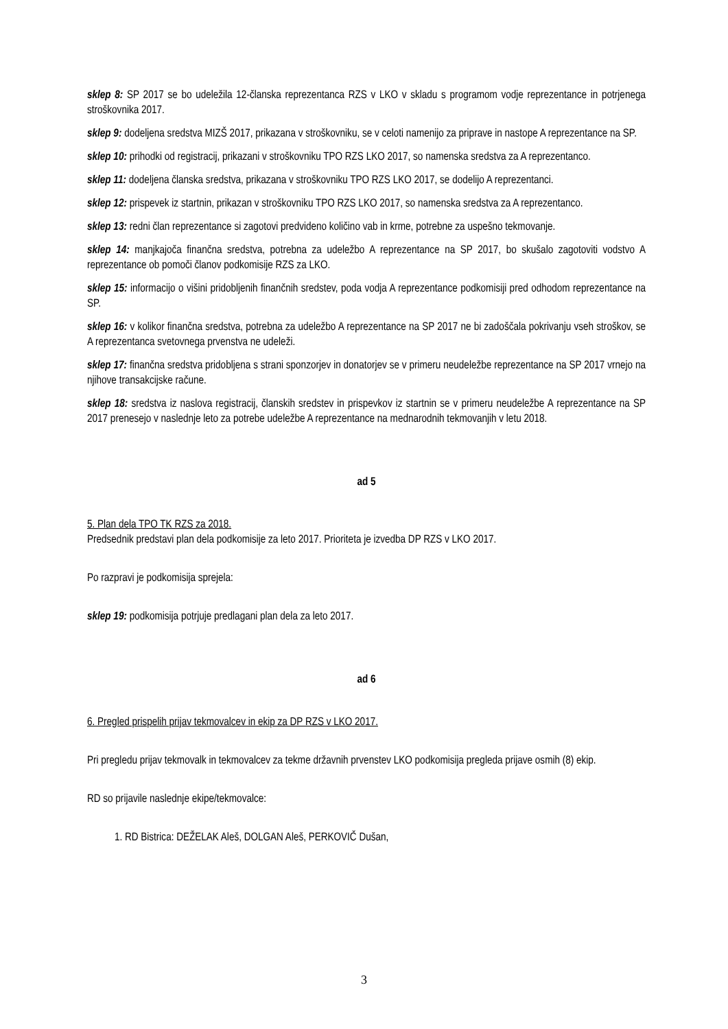sklep 8: SP 2017 se bo udeležila 12-članska reprezentanca RZS v LKO v skladu s programom vodje reprezentance in potrjenega stroškovnika 2017.
sklep 9: dodeljena sredstva MIZŠ 2017, prikazana v stroškovniku, se v celoti namenijo za priprave in nastope A reprezentance na SP.
sklep 10: prihodki od registracij, prikazani v stroškovniku TPO RZS LKO 2017, so namenska sredstva za A reprezentanco.
sklep 11: dodeljena članska sredstva, prikazana v stroškovniku TPO RZS LKO 2017, se dodelijo A reprezentanci.
sklep 12: prispevek iz startnin, prikazan v stroškovniku TPO RZS LKO 2017, so namenska sredstva za A reprezentanco.
sklep 13: redni član reprezentance si zagotovi predvideno količino vab in krme, potrebne za uspešno tekmovanje.
sklep 14: manjkajoča finančna sredstva, potrebna za udeležbo A reprezentance na SP 2017, bo skušalo zagotoviti vodstvo A reprezentance ob pomoči članov podkomisije RZS za LKO.
sklep 15: informacijo o višini pridobljenih finančnih sredstev, poda vodja A reprezentance podkomisiji pred odhodom reprezentance na SP.
sklep 16: v kolikor finančna sredstva, potrebna za udeležbo A reprezentance na SP 2017 ne bi zadoščala pokrivanju vseh stroškov, se A reprezentanca svetovnega prvenstva ne udeleži.
sklep 17: finančna sredstva pridobljena s strani sponzorjev in donatorjev se v primeru neudeležbe reprezentance na SP 2017 vrnejo na njihove transakcijske račune.
sklep 18: sredstva iz naslova registracij, članskih sredstev in prispevkov iz startnin se v primeru neudeležbe A reprezentance na SP 2017 prenesejo v naslednje leto za potrebe udeležbe A reprezentance na mednarodnih tekmovanjih v letu 2018.
ad 5
5. Plan dela TPO TK RZS za 2018.
Predsednik predstavi plan dela podkomisije za leto 2017. Prioriteta je izvedba DP RZS v LKO 2017.
Po razpravi je podkomisija sprejela:
sklep 19: podkomisija potrjuje predlagani plan dela za leto 2017.
ad 6
6. Pregled prispelih prijav tekmovalcev in ekip za DP RZS v LKO 2017.
Pri pregledu prijav tekmovalk in tekmovalcev za tekme državnih prvenstev LKO podkomisija pregleda prijave osmih (8) ekip.
RD so prijavile naslednje ekipe/tekmovalce:
1. RD Bistrica: DEŽELAK Aleš, DOLGAN Aleš, PERKOVIČ Dušan,
3